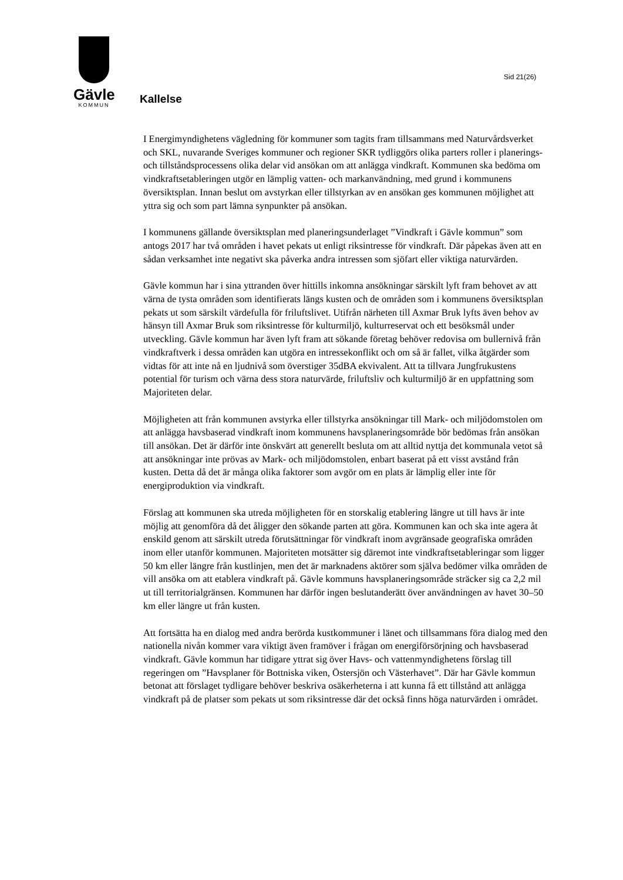Gävle
KOMMUN
Sid 21(26)
Kallelse
I Energimyndighetens vägledning för kommuner som tagits fram tillsammans med Naturvårdsverket och SKL, nuvarande Sveriges kommuner och regioner SKR tydliggörs olika parters roller i planerings- och tillståndsprocessens olika delar vid ansökan om att anlägga vindkraft. Kommunen ska bedöma om vindkraftsetableringen utgör en lämplig vatten- och markanvändning, med grund i kommunens översiktsplan. Innan beslut om avstyrkan eller tillstyrkan av en ansökan ges kommunen möjlighet att yttra sig och som part lämna synpunkter på ansökan.
I kommunens gällande översiktsplan med planeringsunderlaget ”Vindkraft i Gävle kommun” som antogs 2017 har två områden i havet pekats ut enligt riksintresse för vindkraft. Där påpekas även att en sådan verksamhet inte negativt ska påverka andra intressen som sjöfart eller viktiga naturvärden.
Gävle kommun har i sina yttranden över hittills inkomna ansökningar särskilt lyft fram behovet av att värna de tysta områden som identifierats längs kusten och de områden som i kommunens översiktsplan pekats ut som särskilt värdefulla för friluftslivet. Utifrån närheten till Axmar Bruk lyfts även behov av hänsyn till Axmar Bruk som riksintresse för kulturmiljö, kulturreservat och ett besöksmål under utveckling. Gävle kommun har även lyft fram att sökande företag behöver redovisa om bullernivå från vindkraftverk i dessa områden kan utgöra en intressekonflikt och om så är fallet, vilka åtgärder som vidtas för att inte nå en ljudnivå som överstiger 35dBA ekvivalent. Att ta tillvara Jungfrukustens potential för turism och värna dess stora naturvärde, friluftsliv och kulturmiljö är en uppfattning som Majoriteten delar.
Möjligheten att från kommunen avstyrka eller tillstyrka ansökningar till Mark- och miljödomstolen om att anlägga havsbaserad vindkraft inom kommunens havsplaneringsområde bör bedömas från ansökan till ansökan. Det är därför inte önskvärt att generellt besluta om att alltid nyttja det kommunala vetot så att ansökningar inte prövas av Mark- och miljödomstolen, enbart baserat på ett visst avstånd från kusten. Detta då det är många olika faktorer som avgör om en plats är lämplig eller inte för energiproduktion via vindkraft.
Förslag att kommunen ska utreda möjligheten för en storskalig etablering längre ut till havs är inte möjlig att genomföra då det åligger den sökande parten att göra. Kommunen kan och ska inte agera åt enskild genom att särskilt utreda förutsättningar för vindkraft inom avgränsade geografiska områden inom eller utanför kommunen. Majoriteten motsätter sig däremot inte vindkraftsetableringar som ligger 50 km eller längre från kustlinjen, men det är marknadens aktörer som själva bedömer vilka områden de vill ansöka om att etablera vindkraft på. Gävle kommuns havsplaneringsområde sträcker sig ca 2,2 mil ut till territorialgränsen. Kommunen har därför ingen beslutanderätt över användningen av havet 30–50 km eller längre ut från kusten.
Att fortsätta ha en dialog med andra berörda kustkommuner i länet och tillsammans föra dialog med den nationella nivån kommer vara viktigt även framöver i frågan om energiförsörjning och havsbaserad vindkraft. Gävle kommun har tidigare yttrat sig över Havs- och vattenmyndighetens förslag till regeringen om ”Havsplaner för Bottniska viken, Östersjön och Västerhavet”. Där har Gävle kommun betonat att förslaget tydligare behöver beskriva osäkerheterna i att kunna få ett tillstånd att anlägga vindkraft på de platser som pekats ut som riksintresse där det också finns höga naturvärden i området.